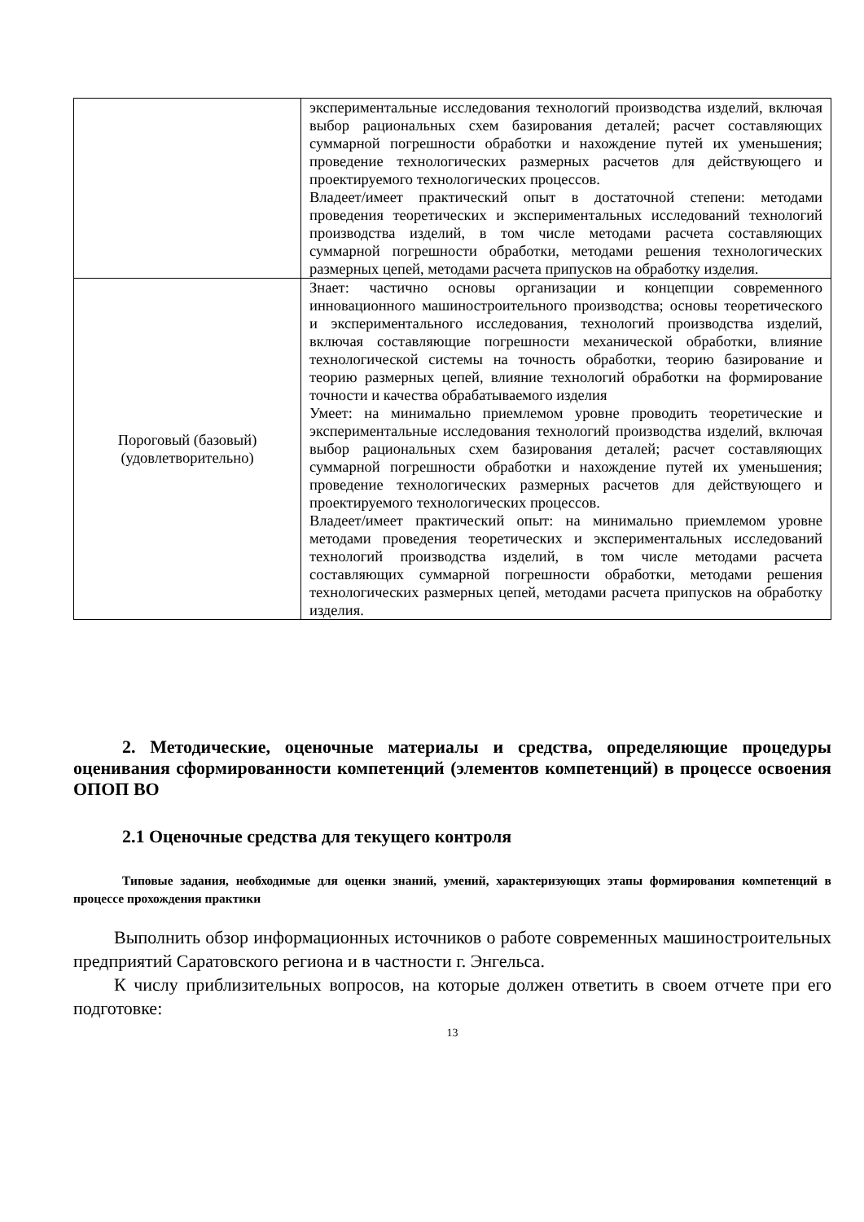| | экспериментальные исследования технологий производства изделий, включая выбор рациональных схем базирования деталей; расчет составляющих суммарной погрешности обработки и нахождение путей их уменьшения; проведение технологических размерных расчетов для действующего и проектируемого технологических процессов. Владеет/имеет практический опыт в достаточной степени: методами проведения теоретических и экспериментальных исследований технологий производства изделий, в том числе методами расчета составляющих суммарной погрешности обработки, методами решения технологических размерных цепей, методами расчета припусков на обработку изделия. |
| Пороговый (базовый) (удовлетворительно) | Знает: частично основы организации и концепции современного инновационного машиностроительного производства; основы теоретического и экспериментального исследования, технологий производства изделий, включая составляющие погрешности механической обработки, влияние технологической системы на точность обработки, теорию базирование и теорию размерных цепей, влияние технологий обработки на формирование точности и качества обрабатываемого изделия Умеет: на минимально приемлемом уровне проводить теоретические и экспериментальные исследования технологий производства изделий, включая выбор рациональных схем базирования деталей; расчет составляющих суммарной погрешности обработки и нахождение путей их уменьшения; проведение технологических размерных расчетов для действующего и проектируемого технологических процессов. Владеет/имеет практический опыт: на минимально приемлемом уровне методами проведения теоретических и экспериментальных исследований технологий производства изделий, в том числе методами расчета составляющих суммарной погрешности обработки, методами решения технологических размерных цепей, методами расчета припусков на обработку изделия. |
2. Методические, оценочные материалы и средства, определяющие процедуры оценивания сформированности компетенций (элементов компетенций) в процессе освоения ОПОП ВО
2.1 Оценочные средства для текущего контроля
Типовые задания, необходимые для оценки знаний, умений, характеризующих этапы формирования компетенций в процессе прохождения практики
Выполнить обзор информационных источников о работе современных машиностроительных предприятий Саратовского региона и в частности г. Энгельса.
К числу приблизительных вопросов, на которые должен ответить в своем отчете при его подготовке:
13